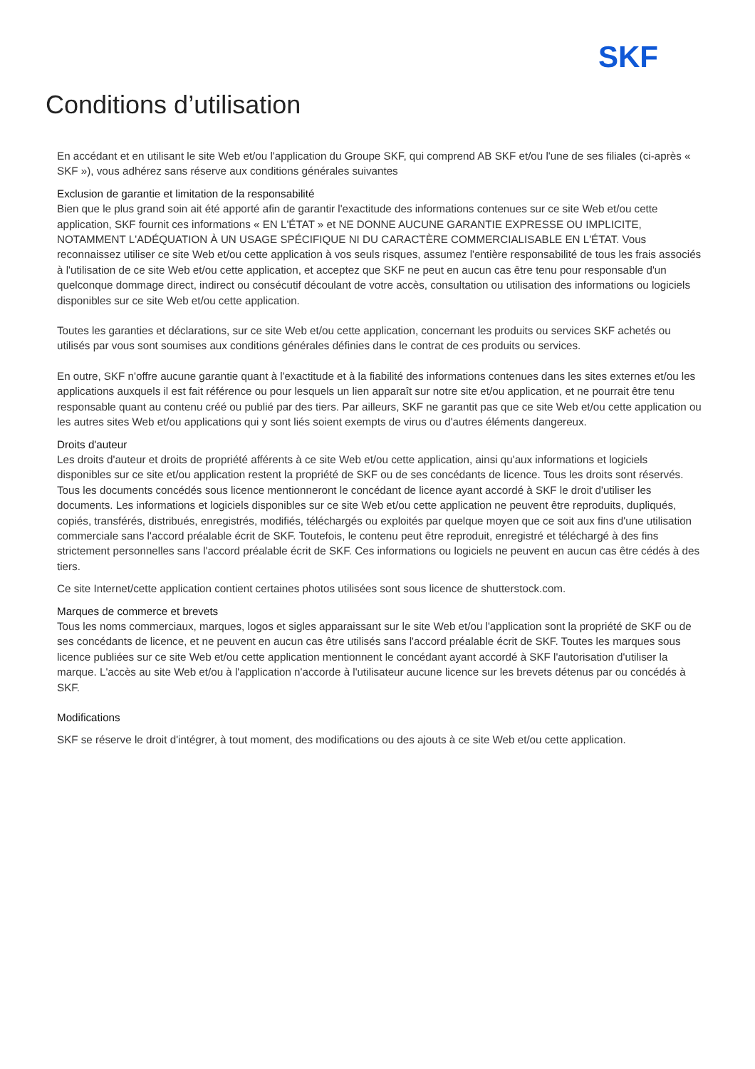SKF
Conditions d’utilisation
En accédant et en utilisant le site Web et/ou l'application du Groupe SKF, qui comprend AB SKF et/ou l'une de ses filiales (ci-après « SKF »), vous adhérez sans réserve aux conditions générales suivantes
Exclusion de garantie et limitation de la responsabilité
Bien que le plus grand soin ait été apporté afin de garantir l'exactitude des informations contenues sur ce site Web et/ou cette application, SKF fournit ces informations « EN L'ÉTAT » et NE DONNE AUCUNE GARANTIE EXPRESSE OU IMPLICITE, NOTAMMENT L'ADÉQUATION À UN USAGE SPÉCIFIQUE NI DU CARACTÈRE COMMERCIALISABLE EN L'ÉTAT. Vous reconnaissez utiliser ce site Web et/ou cette application à vos seuls risques, assumez l'entière responsabilité de tous les frais associés à l'utilisation de ce site Web et/ou cette application, et acceptez que SKF ne peut en aucun cas être tenu pour responsable d'un quelconque dommage direct, indirect ou consécutif découlant de votre accès, consultation ou utilisation des informations ou logiciels disponibles sur ce site Web et/ou cette application.
Toutes les garanties et déclarations, sur ce site Web et/ou cette application, concernant les produits ou services SKF achetés ou utilisés par vous sont soumises aux conditions générales définies dans le contrat de ces produits ou services.
En outre, SKF n'offre aucune garantie quant à l'exactitude et à la fiabilité des informations contenues dans les sites externes et/ou les applications auxquels il est fait référence ou pour lesquels un lien apparaît sur notre site et/ou application, et ne pourrait être tenu responsable quant au contenu créé ou publié par des tiers. Par ailleurs, SKF ne garantit pas que ce site Web et/ou cette application ou les autres sites Web et/ou applications qui y sont liés soient exempts de virus ou d'autres éléments dangereux.
Droits d'auteur
Les droits d'auteur et droits de propriété afférents à ce site Web et/ou cette application, ainsi qu'aux informations et logiciels disponibles sur ce site et/ou application restent la propriété de SKF ou de ses concédants de licence. Tous les droits sont réservés. Tous les documents concédés sous licence mentionneront le concédant de licence ayant accordé à SKF le droit d'utiliser les documents. Les informations et logiciels disponibles sur ce site Web et/ou cette application ne peuvent être reproduits, dupliqués, copiés, transférés, distribués, enregistrés, modifiés, téléchargés ou exploités par quelque moyen que ce soit aux fins d'une utilisation commerciale sans l'accord préalable écrit de SKF. Toutefois, le contenu peut être reproduit, enregistré et téléchargé à des fins strictement personnelles sans l'accord préalable écrit de SKF. Ces informations ou logiciels ne peuvent en aucun cas être cédés à des tiers.
Ce site Internet/cette application contient certaines photos utilisées sont sous licence de shutterstock.com.
Marques de commerce et brevets
Tous les noms commerciaux, marques, logos et sigles apparaissant sur le site Web et/ou l'application sont la propriété de SKF ou de ses concédants de licence, et ne peuvent en aucun cas être utilisés sans l'accord préalable écrit de SKF. Toutes les marques sous licence publiées sur ce site Web et/ou cette application mentionnent le concédant ayant accordé à SKF l'autorisation d'utiliser la marque. L'accès au site Web et/ou à l'application n'accorde à l'utilisateur aucune licence sur les brevets détenus par ou concédés à SKF.
Modifications
SKF se réserve le droit d'intégrer, à tout moment, des modifications ou des ajouts à ce site Web et/ou cette application.